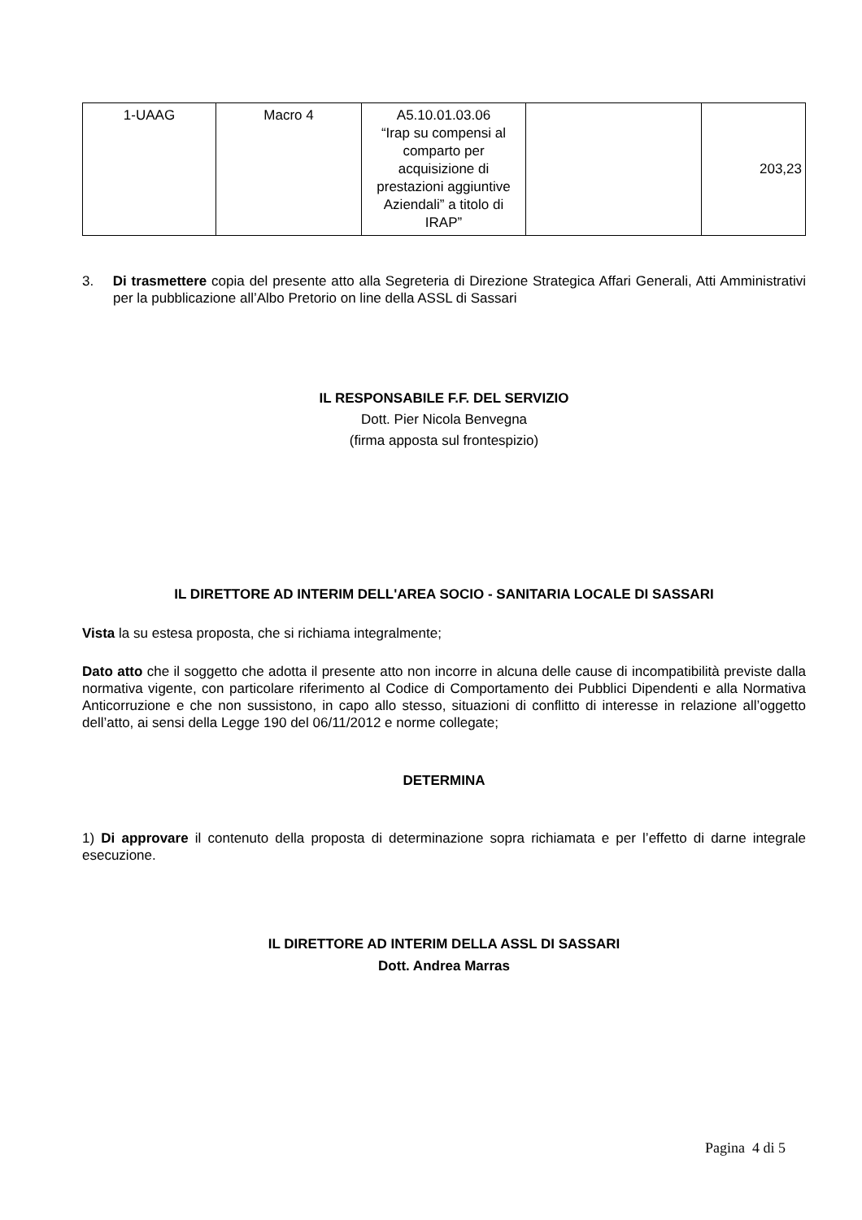| 1-UAAG | Macro 4 | A5.10.01.03.06 “Irap su compensi al comparto per acquisizione di prestazioni aggiuntive Aziendali” a titolo di IRAP” | | 203,23 |
3. Di trasmettere copia del presente atto alla Segreteria di Direzione Strategica Affari Generali, Atti Amministrativi per la pubblicazione all’Albo Pretorio on line della ASSL di Sassari
IL RESPONSABILE F.F. DEL SERVIZIO
Dott. Pier Nicola Benvegna
(firma apposta sul frontespizio)
IL DIRETTORE AD INTERIM DELL'AREA SOCIO - SANITARIA LOCALE DI SASSARI
Vista la su estesa proposta, che si richiama integralmente;
Dato atto che il soggetto che adotta il presente atto non incorre in alcuna delle cause di incompatibilità previste dalla normativa vigente, con particolare riferimento al Codice di Comportamento dei Pubblici Dipendenti e alla Normativa Anticorruzione e che non sussistono, in capo allo stesso, situazioni di conflitto di interesse in relazione all’oggetto dell’atto, ai sensi della Legge 190 del 06/11/2012 e norme collegate;
DETERMINA
1) Di approvare il contenuto della proposta di determinazione sopra richiamata e per l’effetto di darne integrale esecuzione.
IL DIRETTORE AD INTERIM DELLA ASSL DI SASSARI
Dott. Andrea Marras
Pagina 4 di 5